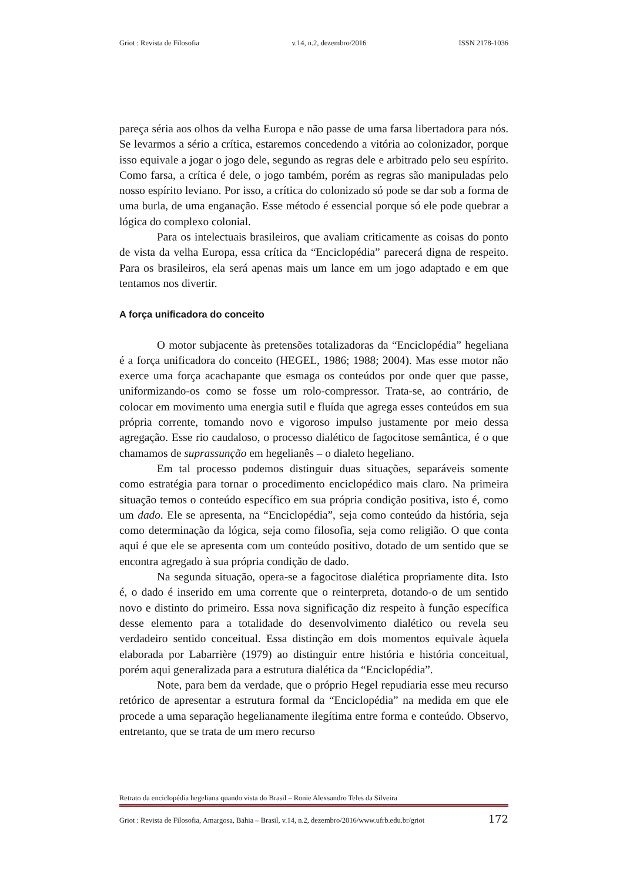Griot : Revista de Filosofia v.14, n.2, dezembro/2016 ISSN 2178-1036
pareça séria aos olhos da velha Europa e não passe de uma farsa libertadora para nós. Se levarmos a sério a crítica, estaremos concedendo a vitória ao colonizador, porque isso equivale a jogar o jogo dele, segundo as regras dele e arbitrado pelo seu espírito. Como farsa, a crítica é dele, o jogo também, porém as regras são manipuladas pelo nosso espírito leviano. Por isso, a crítica do colonizado só pode se dar sob a forma de uma burla, de uma enganação. Esse método é essencial porque só ele pode quebrar a lógica do complexo colonial.
Para os intelectuais brasileiros, que avaliam criticamente as coisas do ponto de vista da velha Europa, essa crítica da “Enciclopédia” parecerá digna de respeito. Para os brasileiros, ela será apenas mais um lance em um jogo adaptado e em que tentamos nos divertir.
A força unificadora do conceito
O motor subjacente às pretensões totalizadoras da “Enciclopédia” hegeliana é a força unificadora do conceito (HEGEL, 1986; 1988; 2004). Mas esse motor não exerce uma força acachapante que esmaga os conteúdos por onde quer que passe, uniformizando-os como se fosse um rolo-compressor. Trata-se, ao contrário, de colocar em movimento uma energia sutil e fluída que agrega esses conteúdos em sua própria corrente, tomando novo e vigoroso impulso justamente por meio dessa agregação. Esse rio caudaloso, o processo dialético de fagocitose semântica, é o que chamamos de suprassunção em hegelianês – o dialeto hegeliano.
Em tal processo podemos distinguir duas situações, separáveis somente como estratégia para tornar o procedimento enciclopédico mais claro. Na primeira situação temos o conteúdo específico em sua própria condição positiva, isto é, como um dado. Ele se apresenta, na “Enciclopédia”, seja como conteúdo da história, seja como determinação da lógica, seja como filosofia, seja como religião. O que conta aqui é que ele se apresenta com um conteúdo positivo, dotado de um sentido que se encontra agregado à sua própria condição de dado.
Na segunda situação, opera-se a fagocitose dialética propriamente dita. Isto é, o dado é inserido em uma corrente que o reinterpreta, dotando-o de um sentido novo e distinto do primeiro. Essa nova significação diz respeito à função específica desse elemento para a totalidade do desenvolvimento dialético ou revela seu verdadeiro sentido conceitual. Essa distinção em dois momentos equivale àquela elaborada por Labarrière (1979) ao distinguir entre história e história conceitual, porém aqui generalizada para a estrutura dialética da “Enciclopédia”.
Note, para bem da verdade, que o próprio Hegel repudiaria esse meu recurso retórico de apresentar a estrutura formal da “Enciclopédia” na medida em que ele procede a uma separação hegelianamente ilegítima entre forma e conteúdo. Observo, entretanto, que se trata de um mero recurso
Retrato da enciclopédia hegeliana quando vista do Brasil – Ronie Alexsandro Teles da Silveira
Griot : Revista de Filosofia, Amargosa, Bahia – Brasil, v.14, n.2, dezembro/2016/www.ufrb.edu.br/griot 172